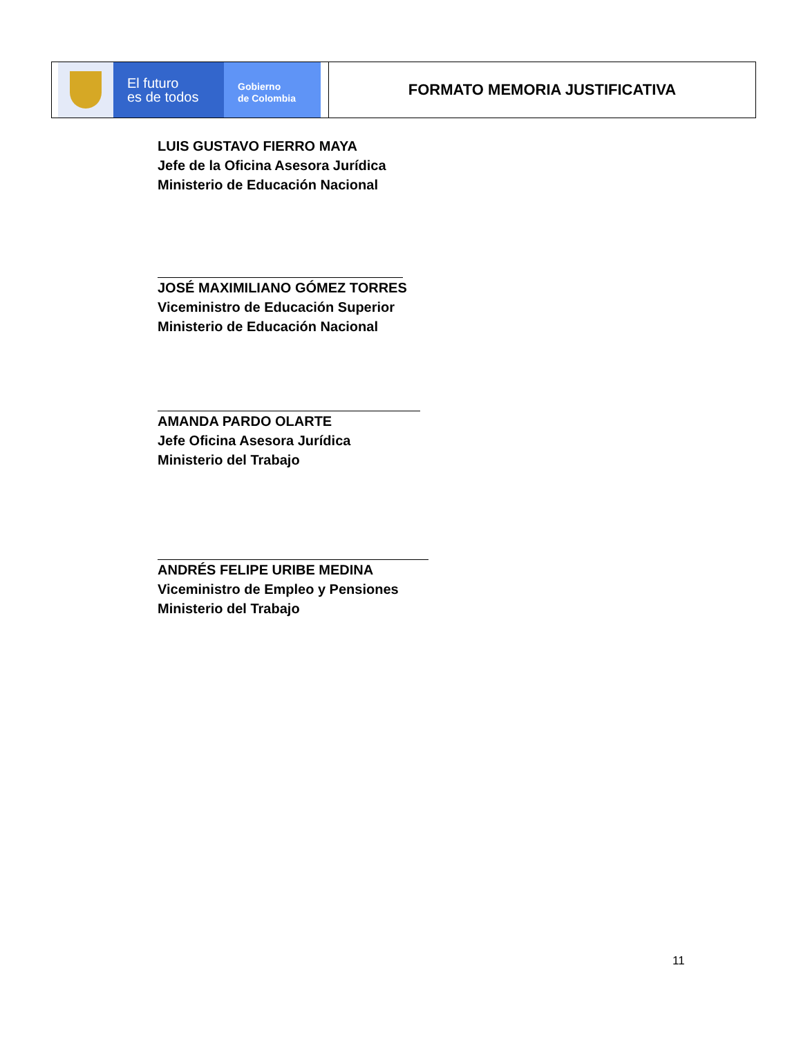| El futuro es de todos Gobierno de Colombia | FORMATO MEMORIA JUSTIFICATIVA |
LUIS GUSTAVO FIERRO MAYA
Jefe de la Oficina Asesora Jurídica
Ministerio de Educación Nacional
JOSÉ MAXIMILIANO GÓMEZ TORRES
Viceministro de Educación Superior
Ministerio de Educación Nacional
AMANDA PARDO OLARTE
Jefe Oficina Asesora Jurídica
Ministerio del Trabajo
ANDRÉS FELIPE URIBE MEDINA
Viceministro de Empleo y Pensiones
Ministerio del Trabajo
11